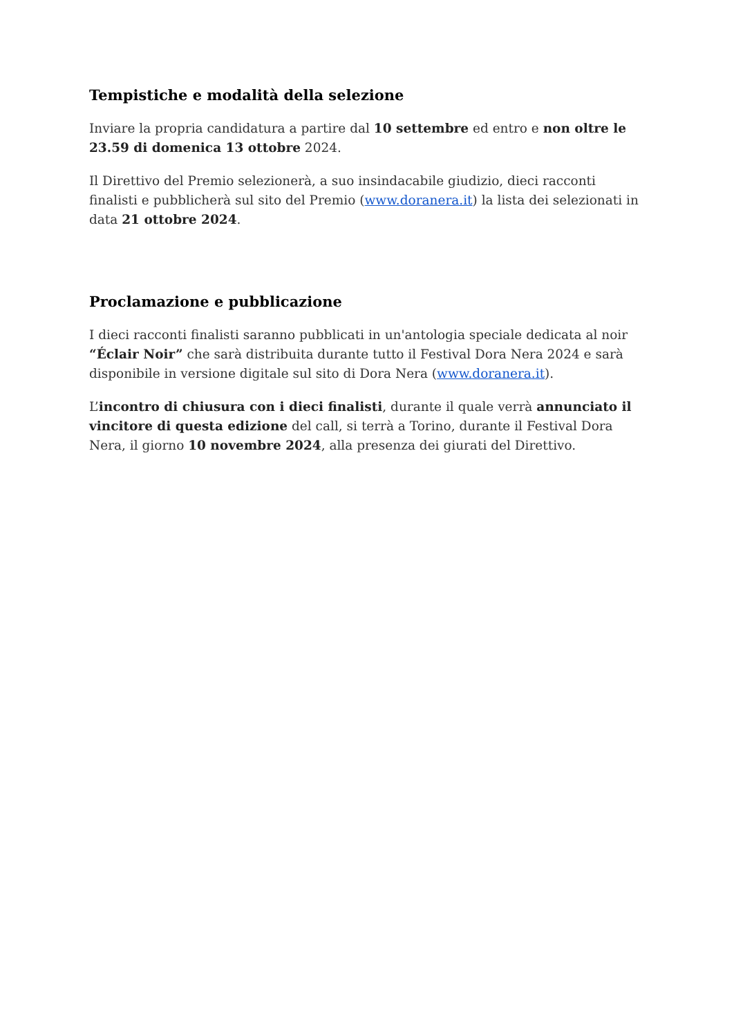Tempistiche e modalità della selezione
Inviare la propria candidatura a partire dal 10 settembre ed entro e non oltre le 23.59 di domenica 13 ottobre 2024.
Il Direttivo del Premio selezionerà, a suo insindacabile giudizio, dieci racconti finalisti e pubblicherà sul sito del Premio (www.doranera.it) la lista dei selezionati in data 21 ottobre 2024.
Proclamazione e pubblicazione
I dieci racconti finalisti saranno pubblicati in un'antologia speciale dedicata al noir “Éclair Noir” che sarà distribuita durante tutto il Festival Dora Nera 2024 e sarà disponibile in versione digitale sul sito di Dora Nera (www.doranera.it).
L’incontro di chiusura con i dieci finalisti, durante il quale verrà annunciato il vincitore di questa edizione del call, si terrà a Torino, durante il Festival Dora Nera, il giorno 10 novembre 2024, alla presenza dei giurati del Direttivo.